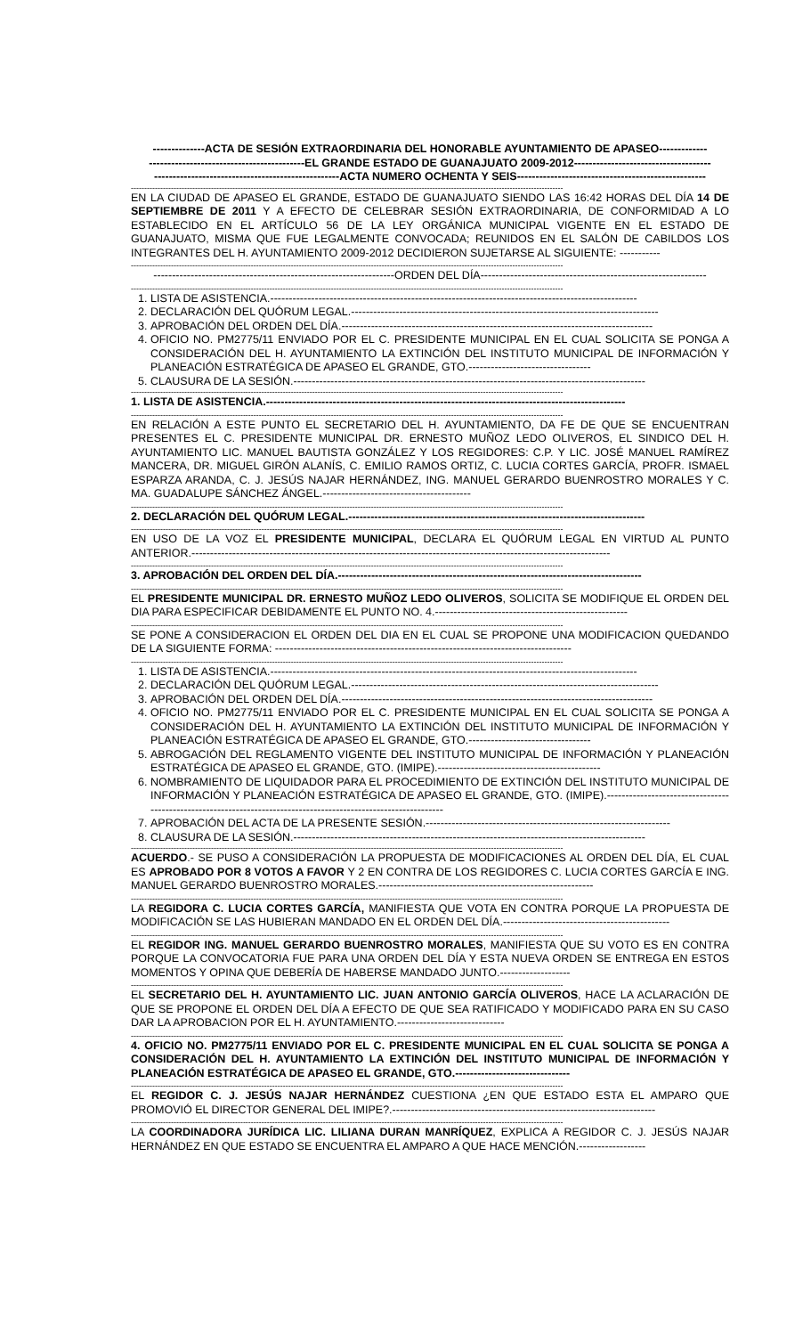--------------ACTA DE SESIÓN EXTRAORDINARIA DEL HONORABLE AYUNTAMIENTO DE APASEO-------------
------------------------------------------EL GRANDE ESTADO DE GUANAJUATO 2009-2012-------------------------------------
--------------------------------------------------ACTA NUMERO OCHENTA Y SEIS---------------------------------------------------
------------------------------------------------------------------------------------------------------------------------------------------------------------------
EN LA CIUDAD DE APASEO EL GRANDE, ESTADO DE GUANAJUATO SIENDO LAS 16:42 HORAS DEL DÍA 14 DE SEPTIEMBRE DE 2011 Y A EFECTO DE CELEBRAR SESIÓN EXTRAORDINARIA, DE CONFORMIDAD A LO ESTABLECIDO EN EL ARTÍCULO 56 DE LA LEY ORGÁNICA MUNICIPAL VIGENTE EN EL ESTADO DE GUANAJUATO, MISMA QUE FUE LEGALMENTE CONVOCADA; REUNIDOS EN EL SALÓN DE CABILDOS LOS INTEGRANTES DEL H. AYUNTAMIENTO 2009-2012 DECIDIERON SUJETARSE AL SIGUIENTE: -----------
------------------------------------------------------------------------------------------------------------------------------------------------------------------
-----------------------------------------------------------------ORDEN DEL DÍA-------------------------------------------------------------
------------------------------------------------------------------------------------------------------------------------------------------------------------------
1. LISTA DE ASISTENCIA.---------------------------------------------------------------------------------------------------
2. DECLARACIÓN DEL QUÓRUM LEGAL.-----------------------------------------------------------------------------------
3. APROBACIÓN DEL ORDEN DEL DÍA.------------------------------------------------------------------------------------
4. OFICIO NO. PM2775/11 ENVIADO POR EL C. PRESIDENTE MUNICIPAL EN EL CUAL SOLICITA SE PONGA A CONSIDERACIÓN DEL H. AYUNTAMIENTO LA EXTINCIÓN DEL INSTITUTO MUNICIPAL DE INFORMACIÓN Y PLANEACIÓN ESTRATÉGICA DE APASEO EL GRANDE, GTO.---------------------------------
5. CLAUSURA DE LA SESIÓN.-----------------------------------------------------------------------------------------------
------------------------------------------------------------------------------------------------------------------------------------------------------------------
1. LISTA DE ASISTENCIA.-------------------------------------------------------------------------------------------------
------------------------------------------------------------------------------------------------------------------------------------------------------------------
EN RELACIÓN A ESTE PUNTO EL SECRETARIO DEL H. AYUNTAMIENTO, DA FE DE QUE SE ENCUENTRAN PRESENTES EL C. PRESIDENTE MUNICIPAL DR. ERNESTO MUÑOZ LEDO OLIVEROS, EL SINDICO DEL H. AYUNTAMIENTO LIC. MANUEL BAUTISTA GONZÁLEZ Y LOS REGIDORES: C.P. Y LIC. JOSÉ MANUEL RAMÍREZ MANCERA, DR. MIGUEL GIRÓN ALANÍS, C. EMILIO RAMOS ORTIZ, C. LUCIA CORTES GARCÍA, PROFR. ISMAEL ESPARZA ARANDA, C. J. JESÚS NAJAR HERNÁNDEZ, ING. MANUEL GERARDO BUENROSTRO MORALES Y C. MA. GUADALUPE SÁNCHEZ ÁNGEL.----------------------------------------
------------------------------------------------------------------------------------------------------------------------------------------------------------------
2. DECLARACIÓN DEL QUÓRUM LEGAL.--------------------------------------------------------------------------------
------------------------------------------------------------------------------------------------------------------------------------------------------------------
EN USO DE LA VOZ EL PRESIDENTE MUNICIPAL, DECLARA EL QUÓRUM LEGAL EN VIRTUD AL PUNTO ANTERIOR.-----------------------------------------------------------------------------------------------------------------
------------------------------------------------------------------------------------------------------------------------------------------------------------------
3. APROBACIÓN DEL ORDEN DEL DÍA.----------------------------------------------------------------------------------
------------------------------------------------------------------------------------------------------------------------------------------------------------------
EL PRESIDENTE MUNICIPAL DR. ERNESTO MUÑOZ LEDO OLIVEROS, SOLICITA SE MODIFIQUE EL ORDEN DEL DIA PARA ESPECIFICAR DEBIDAMENTE EL PUNTO NO. 4.----------------------------------------------------
------------------------------------------------------------------------------------------------------------------------------------------------------------------
SE PONE A CONSIDERACION EL ORDEN DEL DIA EN EL CUAL SE PROPONE UNA MODIFICACION QUEDANDO DE LA SIGUIENTE FORMA: --------------------------------------------------------------------------------
------------------------------------------------------------------------------------------------------------------------------------------------------------------
1. LISTA DE ASISTENCIA.---------------------------------------------------------------------------------------------------
2. DECLARACIÓN DEL QUÓRUM LEGAL.-----------------------------------------------------------------------------------
3. APROBACIÓN DEL ORDEN DEL DÍA.------------------------------------------------------------------------------------
4. OFICIO NO. PM2775/11 ENVIADO POR EL C. PRESIDENTE MUNICIPAL EN EL CUAL SOLICITA SE PONGA A CONSIDERACIÓN DEL H. AYUNTAMIENTO LA EXTINCIÓN DEL INSTITUTO MUNICIPAL DE INFORMACIÓN Y PLANEACIÓN ESTRATÉGICA DE APASEO EL GRANDE, GTO.---------------------------------
5. ABROGACIÓN DEL REGLAMENTO VIGENTE DEL INSTITUTO MUNICIPAL DE INFORMACIÓN Y PLANEACIÓN ESTRATÉGICA DE APASEO EL GRANDE, GTO. (IMIPE).--------------------------------------------
6. NOMBRAMIENTO DE LIQUIDADOR PARA EL PROCEDIMIENTO DE EXTINCIÓN DEL INSTITUTO MUNICIPAL DE INFORMACIÓN Y PLANEACIÓN ESTRATÉGICA DE APASEO EL GRANDE, GTO. (IMIPE).----------------------------------------------------------------------------------------------------------------
7. APROBACIÓN DEL ACTA DE LA PRESENTE SESIÓN.------------------------------------------------------------------
8. CLAUSURA DE LA SESIÓN.-----------------------------------------------------------------------------------------------
------------------------------------------------------------------------------------------------------------------------------------------------------------------
ACUERDO.- SE PUSO A CONSIDERACIÓN LA PROPUESTA DE MODIFICACIONES AL ORDEN DEL DÍA, EL CUAL ES APROBADO POR 8 VOTOS A FAVOR Y 2 EN CONTRA DE LOS REGIDORES C. LUCIA CORTES GARCÍA E ING. MANUEL GERARDO BUENROSTRO MORALES.----------------------------------------------------------
------------------------------------------------------------------------------------------------------------------------------------------------------------------
LA REGIDORA C. LUCIA CORTES GARCÍA, MANIFIESTA QUE VOTA EN CONTRA PORQUE LA PROPUESTA DE MODIFICACIÓN SE LAS HUBIERAN MANDADO EN EL ORDEN DEL DÍA.---------------------------------------------
------------------------------------------------------------------------------------------------------------------------------------------------------------------
EL REGIDOR ING. MANUEL GERARDO BUENROSTRO MORALES, MANIFIESTA QUE SU VOTO ES EN CONTRA PORQUE LA CONVOCATORIA FUE PARA UNA ORDEN DEL DÍA Y ESTA NUEVA ORDEN SE ENTREGA EN ESTOS MOMENTOS Y OPINA QUE DEBERÍA DE HABERSE MANDADO JUNTO.-------------------
------------------------------------------------------------------------------------------------------------------------------------------------------------------
EL SECRETARIO DEL H. AYUNTAMIENTO LIC. JUAN ANTONIO GARCÍA OLIVEROS, HACE LA ACLARACIÓN DE QUE SE PROPONE EL ORDEN DEL DÍA A EFECTO DE QUE SEA RATIFICADO Y MODIFICADO PARA EN SU CASO DAR LA APROBACION POR EL H. AYUNTAMIENTO.-----------------------------
------------------------------------------------------------------------------------------------------------------------------------------------------------------
4. OFICIO NO. PM2775/11 ENVIADO POR EL C. PRESIDENTE MUNICIPAL EN EL CUAL SOLICITA SE PONGA A CONSIDERACIÓN DEL H. AYUNTAMIENTO LA EXTINCIÓN DEL INSTITUTO MUNICIPAL DE INFORMACIÓN Y PLANEACIÓN ESTRATÉGICA DE APASEO EL GRANDE, GTO.-------------------------------
------------------------------------------------------------------------------------------------------------------------------------------------------------------
EL REGIDOR C. J. JESÚS NAJAR HERNÁNDEZ CUESTIONA ¿EN QUE ESTADO ESTA EL AMPARO QUE PROMOVIÓ EL DIRECTOR GENERAL DEL IMIPE?.-----------------------------------------------------------------------
------------------------------------------------------------------------------------------------------------------------------------------------------------------
LA COORDINADORA JURÍDICA LIC. LILIANA DURAN MANRÍQUEZ, EXPLICA A REGIDOR C. J. JESÚS NAJAR HERNÁNDEZ EN QUE ESTADO SE ENCUENTRA EL AMPARO A QUE HACE MENCIÓN.------------------